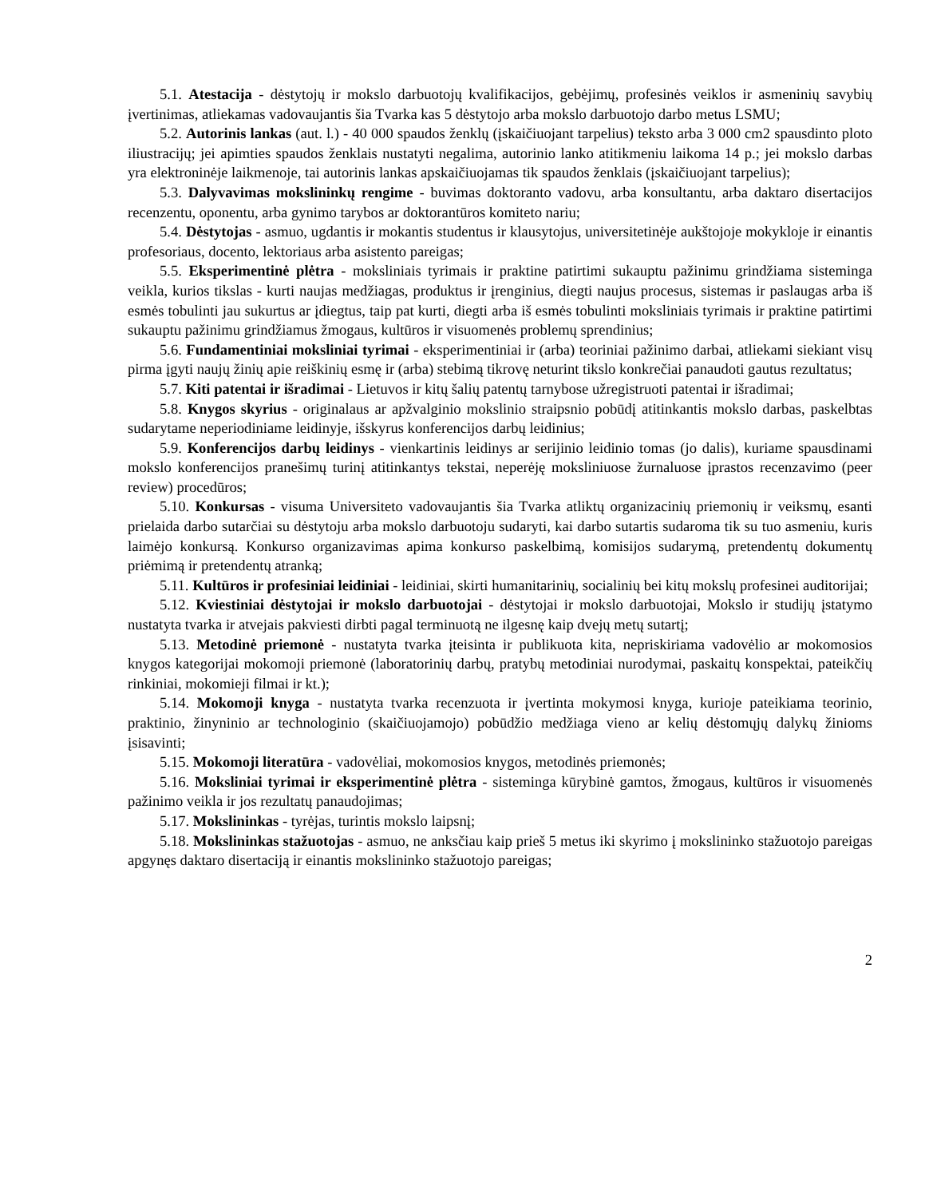5.1. Atestacija - dėstytojų ir mokslo darbuotojų kvalifikacijos, gebėjimų, profesinės veiklos ir asmeninių savybių įvertinimas, atliekamas vadovaujantis šia Tvarka kas 5 dėstytojo arba mokslo darbuotojo darbo metus LSMU;
5.2. Autorinis lankas (aut. l.) - 40 000 spaudos ženklų (įskaičiuojant tarpelius) teksto arba 3 000 cm2 spausdinto ploto iliustracijų; jei apimties spaudos ženklais nustatyti negalima, autorinio lanko atitikmeniu laikoma 14 p.; jei mokslo darbas yra elektroninėje laikmenoje, tai autorinis lankas apskaičiuojamas tik spaudos ženklais (įskaičiuojant tarpelius);
5.3. Dalyvavimas mokslininkų rengime - buvimas doktoranto vadovu, arba konsultantu, arba daktaro disertacijos recenzentu, oponentu, arba gynimo tarybos ar doktorantūros komiteto nariu;
5.4. Dėstytojas - asmuo, ugdantis ir mokantis studentus ir klausytojus, universitetinėje aukštojoje mokykloje ir einantis profesoriaus, docento, lektoriaus arba asistento pareigas;
5.5. Eksperimentinė plėtra - moksliniais tyrimais ir praktine patirtimi sukauptu pažinimu grindžiama sisteminga veikla, kurios tikslas - kurti naujas medžiagas, produktus ir įrenginius, diegti naujus procesus, sistemas ir paslaugas arba iš esmės tobulinti jau sukurtus ar įdiegtus, taip pat kurti, diegti arba iš esmės tobulinti moksliniais tyrimais ir praktine patirtimi sukauptu pažinimu grindžiamus žmogaus, kultūros ir visuomenės problemų sprendinius;
5.6. Fundamentiniai moksliniai tyrimai - eksperimentiniai ir (arba) teoriniai pažinimo darbai, atliekami siekiant visų pirma įgyti naujų žinių apie reiškinių esmę ir (arba) stebimą tikrovę neturint tikslo konkrečiai panaudoti gautus rezultatus;
5.7. Kiti patentai ir išradimai - Lietuvos ir kitų šalių patentų tarnybose užregistruoti patentai ir išradimai;
5.8. Knygos skyrius - originalaus ar apžvalginio mokslinio straipsnio pobūdį atitinkantis mokslo darbas, paskelbtas sudarytame neperiodiniame leidinyje, išskyrus konferencijos darbų leidinius;
5.9. Konferencijos darbų leidinys - vienkartinis leidinys ar serijinio leidinio tomas (jo dalis), kuriame spausdinami mokslo konferencijos pranešimų turinį atitinkantys tekstai, neperėję moksliniuose žurnaluose įprastos recenzavimo (peer review) procedūros;
5.10. Konkursas - visuma Universiteto vadovaujantis šia Tvarka atliktų organizacinių priemonių ir veiksmų, esanti prielaida darbo sutarčiai su dėstytoju arba mokslo darbuotoju sudaryti, kai darbo sutartis sudaroma tik su tuo asmeniu, kuris laimėjo konkursą. Konkurso organizavimas apima konkurso paskelbimą, komisijos sudarymą, pretendentų dokumentų priėmimą ir pretendentų atranką;
5.11. Kultūros ir profesiniai leidiniai - leidiniai, skirti humanitarinių, socialinių bei kitų mokslų profesinei auditorijai;
5.12. Kviestiniai dėstytojai ir mokslo darbuotojai - dėstytojai ir mokslo darbuotojai, Mokslo ir studijų įstatymo nustatyta tvarka ir atvejais pakviesti dirbti pagal terminuotą ne ilgesnę kaip dvejų metų sutartį;
5.13. Metodinė priemonė - nustatyta tvarka įteisinta ir publikuota kita, nepriskiriama vadovėlio ar mokomosios knygos kategorijai mokomoji priemonė (laboratorinių darbų, pratybų metodiniai nurodymai, paskaitų konspektai, pateikčių rinkiniai, mokomieji filmai ir kt.);
5.14. Mokomoji knyga - nustatyta tvarka recenzuota ir įvertinta mokymosi knyga, kurioje pateikiama teorinio, praktinio, žinyninio ar technologinio (skaičiuojamojo) pobūdžio medžiaga vieno ar kelių dėstomųjų dalykų žinioms įsisavinti;
5.15. Mokomoji literatūra - vadovėliai, mokomosios knygos, metodinės priemonės;
5.16. Moksliniai tyrimai ir eksperimentinė plėtra - sisteminga kūrybinė gamtos, žmogaus, kultūros ir visuomenės pažinimo veikla ir jos rezultatų panaudojimas;
5.17. Mokslininkas - tyrėjas, turintis mokslo laipsnį;
5.18. Mokslininkas stažuotojas - asmuo, ne anksčiau kaip prieš 5 metus iki skyrimo į mokslininko stažuotojo pareigas apgynęs daktaro disertaciją ir einantis mokslininko stažuotojo pareigas;
2